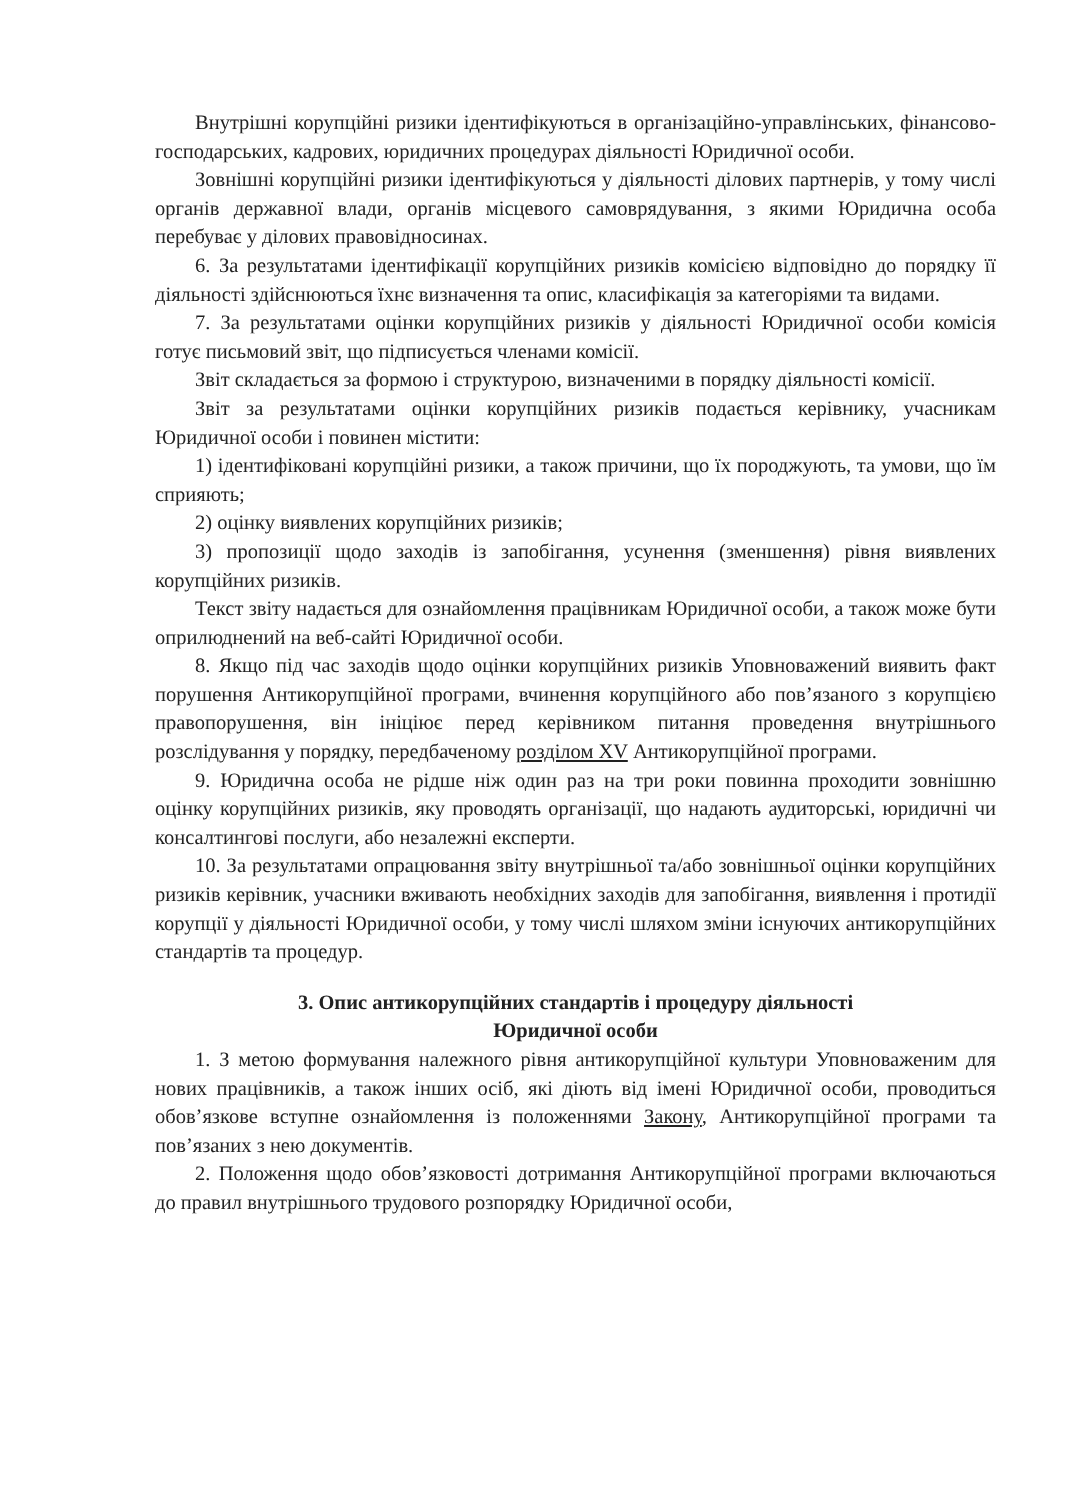Внутрішні корупційні ризики ідентифікуються в організаційно-управлінських, фінансово-господарських, кадрових, юридичних процедурах діяльності Юридичної особи.
Зовнішні корупційні ризики ідентифікуються у діяльності ділових партнерів, у тому числі органів державної влади, органів місцевого самоврядування, з якими Юридична особа перебуває у ділових правовідносинах.
6. За результатами ідентифікації корупційних ризиків комісією відповідно до порядку її діяльності здійснюються їхнє визначення та опис, класифікація за категоріями та видами.
7. За результатами оцінки корупційних ризиків у діяльності Юридичної особи комісія готує письмовий звіт, що підписується членами комісії.
Звіт складається за формою і структурою, визначеними в порядку діяльності комісії.
Звіт за результатами оцінки корупційних ризиків подається керівнику, учасникам Юридичної особи і повинен містити:
1) ідентифіковані корупційні ризики, а також причини, що їх породжують, та умови, що їм сприяють;
2) оцінку виявлених корупційних ризиків;
3) пропозиції щодо заходів із запобігання, усунення (зменшення) рівня виявлених корупційних ризиків.
Текст звіту надається для ознайомлення працівникам Юридичної особи, а також може бути оприлюднений на веб-сайті Юридичної особи.
8. Якщо під час заходів щодо оцінки корупційних ризиків Уповноважений виявить факт порушення Антикорупційної програми, вчинення корупційного або пов’язаного з корупцією правопорушення, він ініціює перед керівником питання проведення внутрішнього розслідування у порядку, передбаченому розділом XV Антикорупційної програми.
9. Юридична особа не рідше ніж один раз на три роки повинна проходити зовнішню оцінку корупційних ризиків, яку проводять організації, що надають аудиторські, юридичні чи консалтингові послуги, або незалежні експерти.
10. За результатами опрацювання звіту внутрішньої та/або зовнішньої оцінки корупційних ризиків керівник, учасники вживають необхідних заходів для запобігання, виявлення і протидії корупції у діяльності Юридичної особи, у тому числі шляхом зміни існуючих антикорупційних стандартів та процедур.
3. Опис антикорупційних стандартів і процедуру діяльності
Юридичної особи
1. З метою формування належного рівня антикорупційної культури Уповноваженим для нових працівників, а також інших осіб, які діють від імені Юридичної особи, проводиться обов’язкове вступне ознайомлення із положеннями Закону, Антикорупційної програми та пов’язаних з нею документів.
2. Положення щодо обов’язковості дотримання Антикорупційної програми включаються до правил внутрішнього трудового розпорядку Юридичної особи,